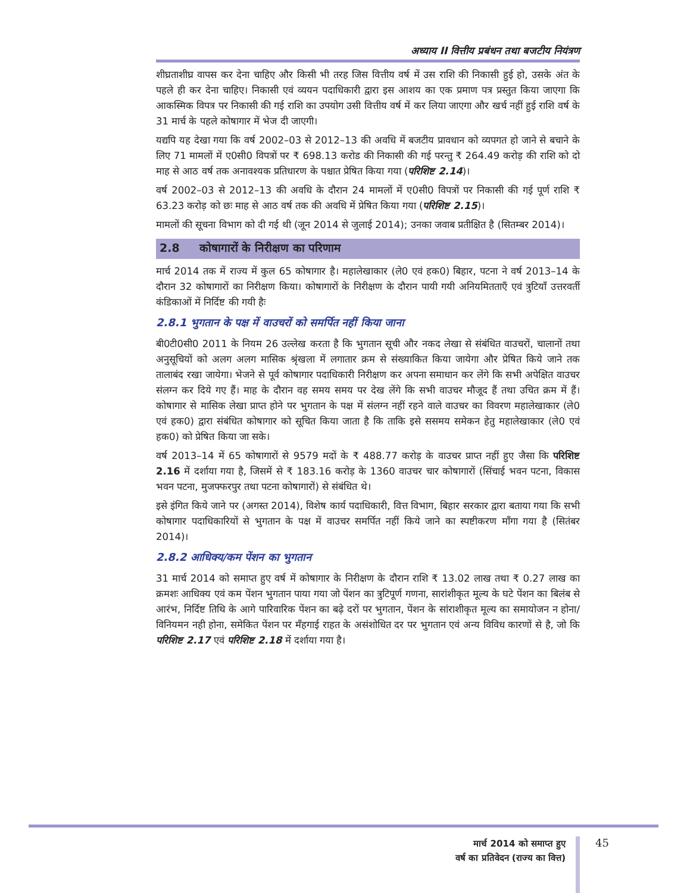अध्याय II वित्तीय प्रबंधन तथा बजटीय नियंत्रण
शीघ्रताशीघ्र वापस कर देना चाहिए और किसी भी तरह जिस वित्तीय वर्ष में उस राशि की निकासी हुई हो, उसके अंत के पहले ही कर देना चाहिए। निकासी एवं व्ययन पदाधिकारी द्वारा इस आशय का एक प्रमाण पत्र प्रस्तुत किया जाएगा कि आकस्मिक विपत्र पर निकासी की गई राशि का उपयोग उसी वित्तीय वर्ष में कर लिया जाएगा और खर्च नहीं हुई राशि वर्ष के 31 मार्च के पहले कोषागार में भेज दी जाएगी।
यद्यपि यह देखा गया कि वर्ष 2002–03 से 2012–13 की अवधि में बजटीय प्रावधान को व्यपगत हो जाने से बचाने के लिए 71 मामलों में ए0सी0 विपत्रों पर ₹ 698.13 करोड की निकासी की गई परन्तु ₹ 264.49 करोड़ की राशि को दो माह से आठ वर्ष तक अनावश्यक प्रतिधारण के पश्चात प्रेषित किया गया (परिशिष्ट 2.14)।
वर्ष 2002–03 से 2012–13 की अवधि के दौरान 24 मामलों में ए0सी0 विपत्रों पर निकासी की गई पूर्ण राशि ₹ 63.23 करोड़ को छः माह से आठ वर्ष तक की अवधि में प्रेषित किया गया (परिशिष्ट 2.15)।
मामलों की सूचना विभाग को दी गई थी (जून 2014 से जुलाई 2014); उनका जवाब प्रतीक्षित है (सितम्बर 2014)।
2.8 कोषागारों के निरीक्षण का परिणाम
मार्च 2014 तक में राज्य में कुल 65 कोषागार है। महालेखाकार (ले0 एवं हक0) बिहार, पटना ने वर्ष 2013–14 के दौरान 32 कोषागारों का निरीक्षण किया। कोषागारों के निरीक्षण के दौरान पायी गयी अनियमितताएँ एवं त्रुटियाँ उत्तरवर्ती कंडिकाओं में निर्दिष्ट की गयी हैः
2.8.1 भुगतान के पक्ष में वाउचरों को समर्पित नहीं किया जाना
बी0टी0सी0 2011 के नियम 26 उल्लेख करता है कि भुगतान सूची और नकद लेखा से संबंधित वाउचरों, चालानों तथा अनुसूचियों को अलग अलग मासिक श्रृंखला में लगातार क्रम से संख्याकित किया जायेगा और प्रेषित किये जाने तक तालाबंद रखा जायेगा। भेजने से पूर्व कोषागार पदाधिकारी निरीक्षण कर अपना समाधान कर लेंगे कि सभी अपेक्षित वाउचर संलग्न कर दिये गए हैं। माह के दौरान वह समय समय पर देख लेंगे कि सभी वाउचर मौजूद हैं तथा उचित क्रम में हैं। कोषागार से मासिक लेखा प्राप्त होने पर भुगतान के पक्ष में संलग्न नहीं रहने वाले वाउचर का विवरण महालेखाकार (ले0 एवं हक0) द्वारा संबंधित कोषागार को सूचित किया जाता है कि ताकि इसे ससमय समेकन हेतु महालेखाकार (ले0 एवं हक0) को प्रेषित किया जा सके।
वर्ष 2013–14 में 65 कोषागारों से 9579 मदों के ₹ 488.77 करोड़ के वाउचर प्राप्त नहीं हुए जैसा कि परिशिष्ट 2.16 में दर्शाया गया है, जिसमें से ₹ 183.16 करोड़ के 1360 वाउचर चार कोषागारों (सिंचाई भवन पटना, विकास भवन पटना, मुजफ्फरपुर तथा पटना कोषागारों) से संबंधित थे।
इसे इंगित किये जाने पर (अगस्त 2014), विशेष कार्य पदाधिकारी, वित्त विभाग, बिहार सरकार द्वारा बताया गया कि सभी कोषागार पदाधिकारियों से भुगतान के पक्ष में वाउचर समर्पित नहीं किये जाने का स्पष्टीकरण माँगा गया है (सितंबर 2014)।
2.8.2 आधिक्य/कम पेंशन का भुगतान
31 मार्च 2014 को समाप्त हुए वर्ष में कोषागार के निरीक्षण के दौरान राशि ₹ 13.02 लाख तथा ₹ 0.27 लाख का क्रमशः आधिक्य एवं कम पेंशन भुगतान पाया गया जो पेंशन का त्रुटिपूर्ण गणना, सारांशीकृत मूल्य के घटे पेंशन का बिलंब से आरंभ, निर्दिष्ट तिथि के आगे पारिवारिक पेंशन का बढ़े दरों पर भुगतान, पेंशन के सांराशीकृत मूल्य का समायोजन न होना/विनियमन नही होना, समेकित पेंशन पर मँहगाई राहत के असंशोधित दर पर भुगतान एवं अन्य विविध कारणों से है, जो कि परिशिष्ट 2.17 एवं परिशिष्ट 2.18 में दर्शाया गया है।
मार्च 2014 को समाप्त हुए
वर्ष का प्रतिवेदन (राज्य का वित्त)
45